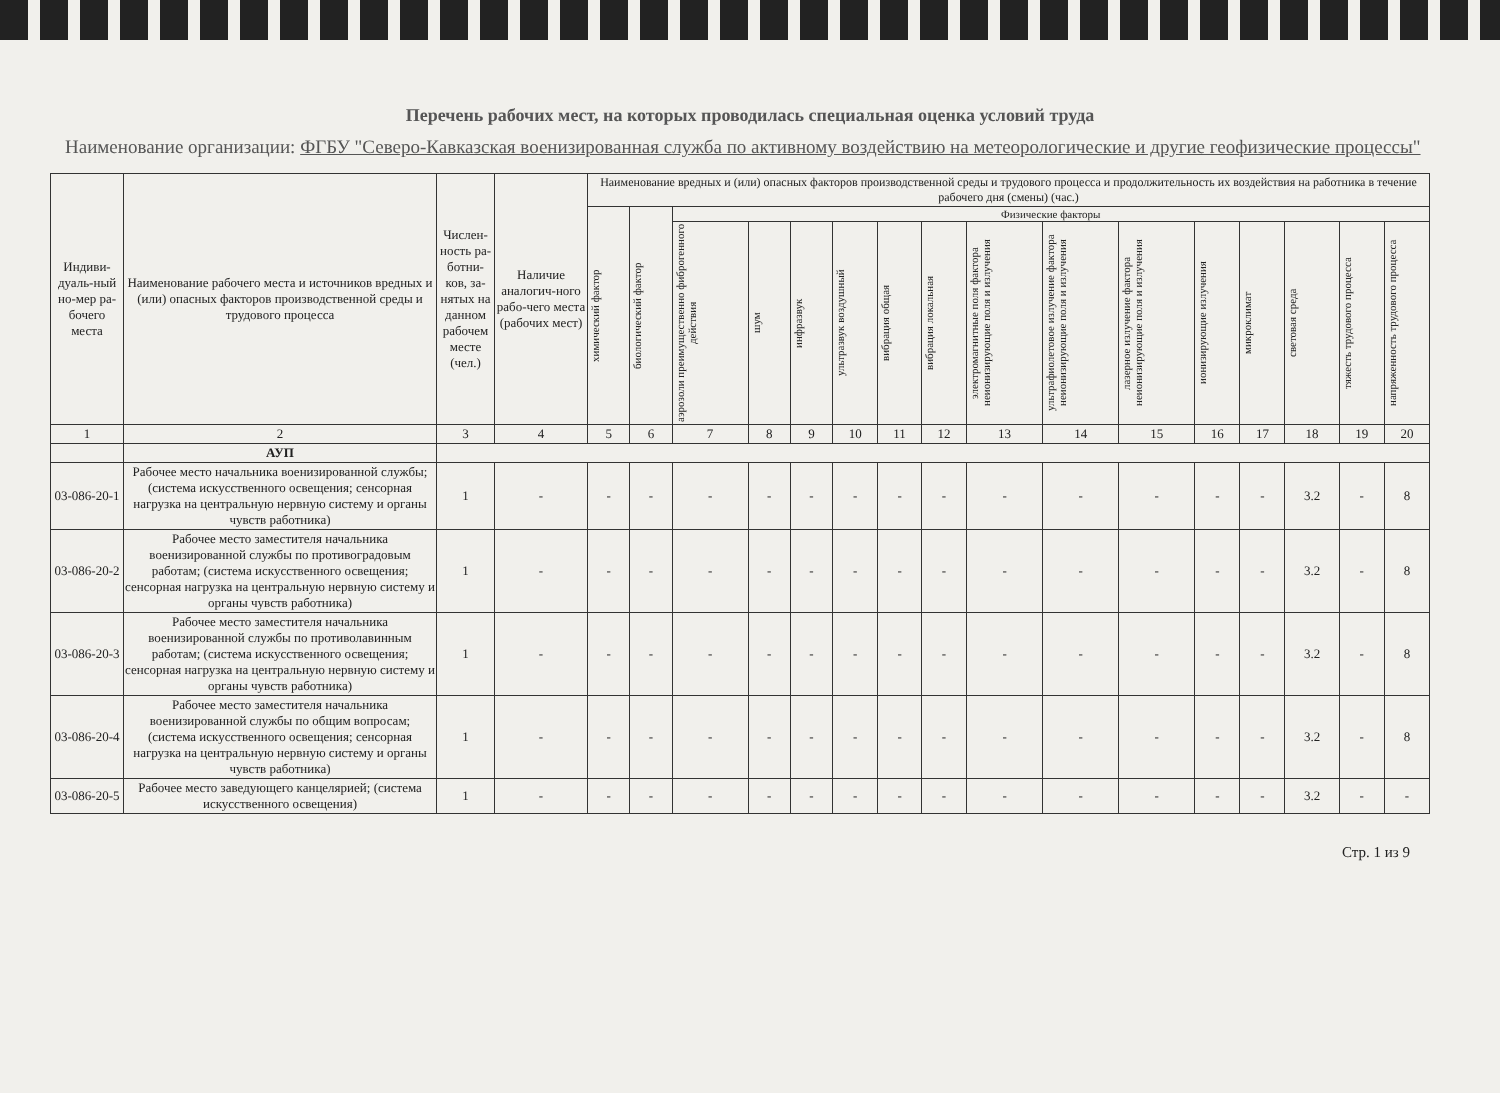Перечень рабочих мест, на которых проводилась специальная оценка условий труда
Наименование организации: ФГБУ "Северо-Кавказская военизированная служба по активному воздействию на метеорологические и другие геофизические процессы"
| Индиви-дуаль-ный но-мер ра-бочего места | Наименование рабочего места и источников вредных и (или) опасных факторов производственной среды и трудового процесса | Числен-ность ра-ботни-ков, за-нятых на данном рабочем месте (чел.) | Наличие аналогич-ного рабо-чего места (рабочих мест) | Наименование вредных и (или) опасных факторов производственной среды и трудового процесса и продолжительность их воздействия на работника в течение рабочего дня (смены) (час.) | | | | | | | | | | | | | | | |
| --- | --- | --- | --- | --- | --- | --- | --- | --- | --- | --- | --- | --- | --- | --- | --- | --- | --- | --- | --- |
| | | | | химический фактор | биологический фактор | Физические факторы | | | | | | | | | | | | | |
| | | | | | | аэрозоли преимущественно фиброгенного действия | шум | инфразвук | ультразвук воздушный | вибрация общая | вибрация локальная | электромагнитные поля фактора неионизирующие поля и излучения | ультрафиолетовое излучение фактора неионизирующие поля и излучения | лазерное излучение фактора неионизирующие поля и излучения | ионизирующие излучения | микроклимат | световая среда | тяжесть трудового процесса | напряженность трудового процесса |
| 1 | 2 | 3 | 4 | 5 | 6 | 7 | 8 | 9 | 10 | 11 | 12 | 13 | 14 | 15 | 16 | 17 | 18 | 19 | 20 |
| | АУП | | | | | | | | | | | | | | | | | | |
| 03-086-20-1 | Рабочее место начальника военизированной службы; (система искусственного освещения; сенсорная нагрузка на центральную нервную систему и органы чувств работника) | 1 | - | - | - | - | - | - | - | - | - | - | - | - | - | - | 3.2 | - | 8 |
| 03-086-20-2 | Рабочее место заместителя начальника военизированной службы по противоградовым работам; (система искусственного освещения; сенсорная нагрузка на центральную нервную систему и органы чувств работника) | 1 | - | - | - | - | - | - | - | - | - | - | - | - | - | - | 3.2 | - | 8 |
| 03-086-20-3 | Рабочее место заместителя начальника военизированной службы по противолавинным работам; (система искусственного освещения; сенсорная нагрузка на центральную нервную систему и органы чувств работника) | 1 | - | - | - | - | - | - | - | - | - | - | - | - | - | - | 3.2 | - | 8 |
| 03-086-20-4 | Рабочее место заместителя начальника военизированной службы по общим вопросам; (система искусственного освещения; сенсорная нагрузка на центральную нервную систему и органы чувств работника) | 1 | - | - | - | - | - | - | - | - | - | - | - | - | - | - | 3.2 | - | 8 |
| 03-086-20-5 | Рабочее место заведующего канцелярией; (система искусственного освещения) | 1 | - | - | - | - | - | - | - | - | - | - | - | - | - | - | 3.2 | - | - |
Стр. 1 из 9